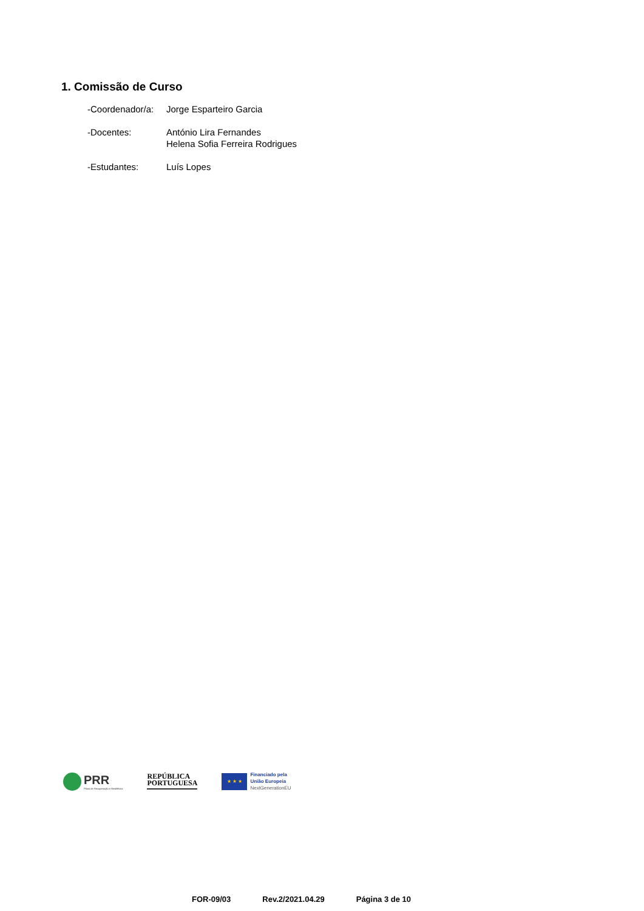1. Comissão de Curso
-Coordenador/a:
Jorge Esparteiro Garcia
-Docentes: António Lira Fernandes
Helena Sofia Ferreira Rodrigues
-Estudantes: Luís Lopes
PRR
Plano de Recuperação e Resiliência
REPÚBLICA
PORTUGUESA
★ ★ ★
Financiado pela
União Europeia
NextGenerationEU
FOR-09/03 Rev.2/2021.04.29 Página 3 de 10